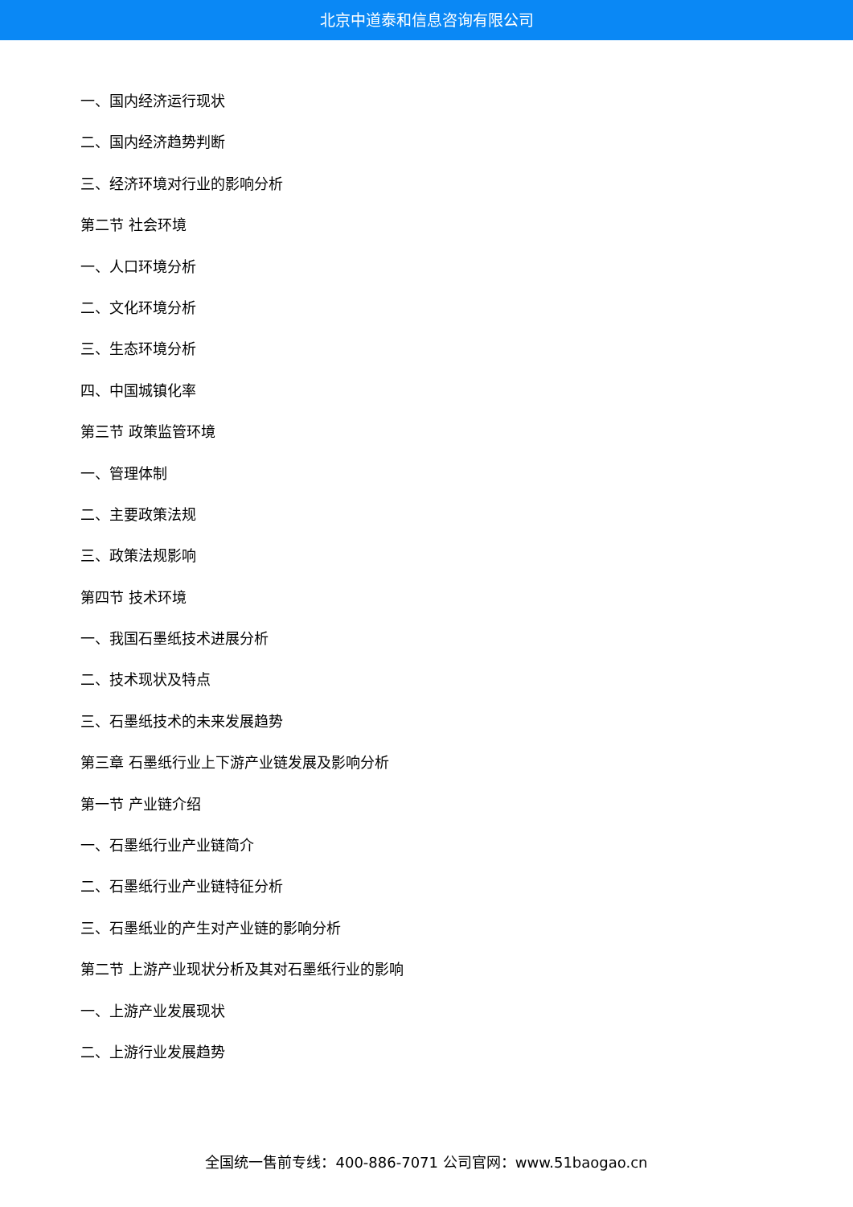北京中道泰和信息咨询有限公司
一、国内经济运行现状
二、国内经济趋势判断
三、经济环境对行业的影响分析
第二节 社会环境
一、人口环境分析
二、文化环境分析
三、生态环境分析
四、中国城镇化率
第三节 政策监管环境
一、管理体制
二、主要政策法规
三、政策法规影响
第四节 技术环境
一、我国石墨纸技术进展分析
二、技术现状及特点
三、石墨纸技术的未来发展趋势
第三章 石墨纸行业上下游产业链发展及影响分析
第一节 产业链介绍
一、石墨纸行业产业链简介
二、石墨纸行业产业链特征分析
三、石墨纸业的产生对产业链的影响分析
第二节 上游产业现状分析及其对石墨纸行业的影响
一、上游产业发展现状
二、上游行业发展趋势
全国统一售前专线：400-886-7071 公司官网：www.51baogao.cn